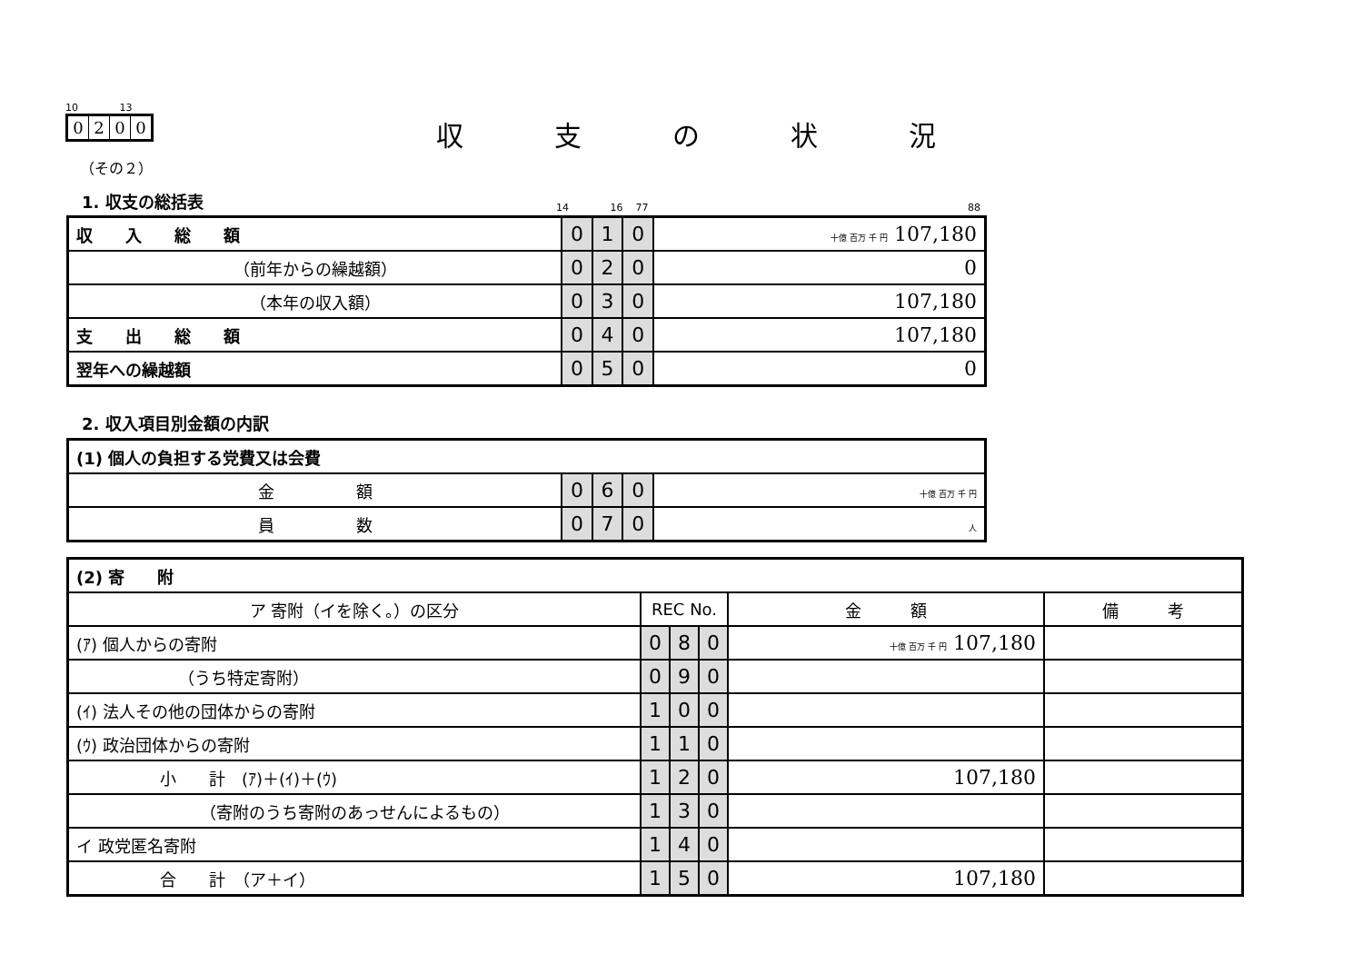10 13
| 0 | 2 | 0 | 0 |
収支の状況
（その２）
1. 収支の総括表 14 16 77 88
| 収 入 総 額 | 0 | 1 | 0 | 十億 百万 千 円 107,180 |
| （前年からの繰越額） | 0 | 2 | 0 | 0 |
| （本年の収入額） | 0 | 3 | 0 | 107,180 |
| 支 出 総 額 | 0 | 4 | 0 | 107,180 |
| 翌年への繰越額 | 0 | 5 | 0 | 0 |
2. 収入項目別金額の内訳
| (1) 個人の負担する党費又は会費 | | | | |
| 金 額 | 0 | 6 | 0 | 十億 百万 千 円 |
| 員 数 | 0 | 7 | 0 | 人 |
| (2) 寄 附 | | | | | |
| ア 寄附（イを除く。）の区分 | REC No. | | | 金 額 | 備 考 |
| (ｱ) 個人からの寄附 | 0 | 8 | 0 | 十億 百万 千 円 107,180 | |
| （うち特定寄附） | 0 | 9 | 0 | | |
| (ｲ) 法人その他の団体からの寄附 | 1 | 0 | 0 | | |
| (ｳ) 政治団体からの寄附 | 1 | 1 | 0 | | |
| 小 計 (ｱ)＋(ｲ)＋(ｳ) | 1 | 2 | 0 | 107,180 | |
| （寄附のうち寄附のあっせんによるもの） | 1 | 3 | 0 | | |
| イ 政党匿名寄附 | 1 | 4 | 0 | | |
| 合 計 （ア＋イ） | 1 | 5 | 0 | 107,180 | |